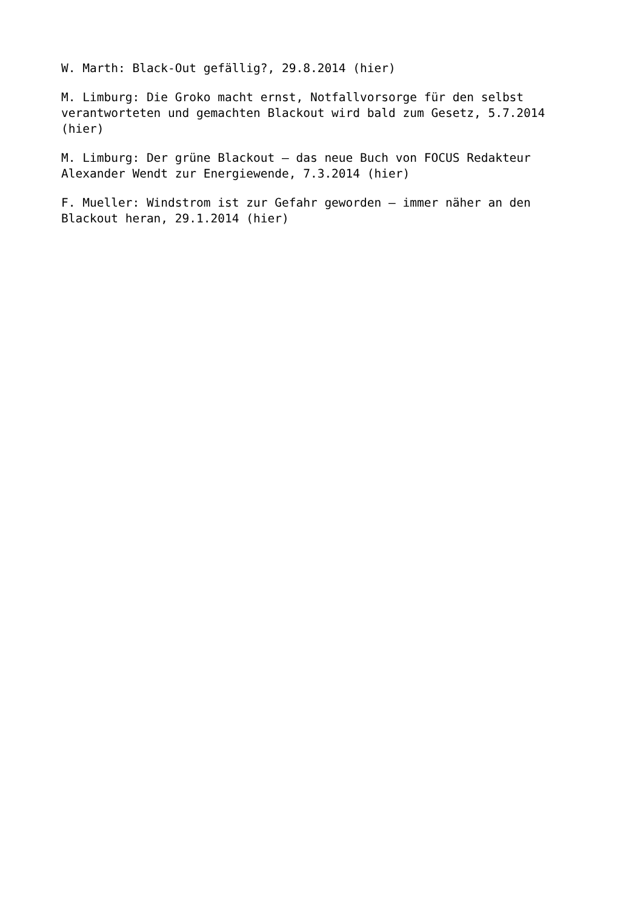W. Marth: Black-Out gefällig?, 29.8.2014 (hier)
M. Limburg: Die Groko macht ernst, Notfallvorsorge für den selbst verantworteten und gemachten Blackout wird bald zum Gesetz, 5.7.2014 (hier)
M. Limburg: Der grüne Blackout – das neue Buch von FOCUS Redakteur Alexander Wendt zur Energiewende, 7.3.2014 (hier)
F. Mueller: Windstrom ist zur Gefahr geworden – immer näher an den Blackout heran, 29.1.2014 (hier)